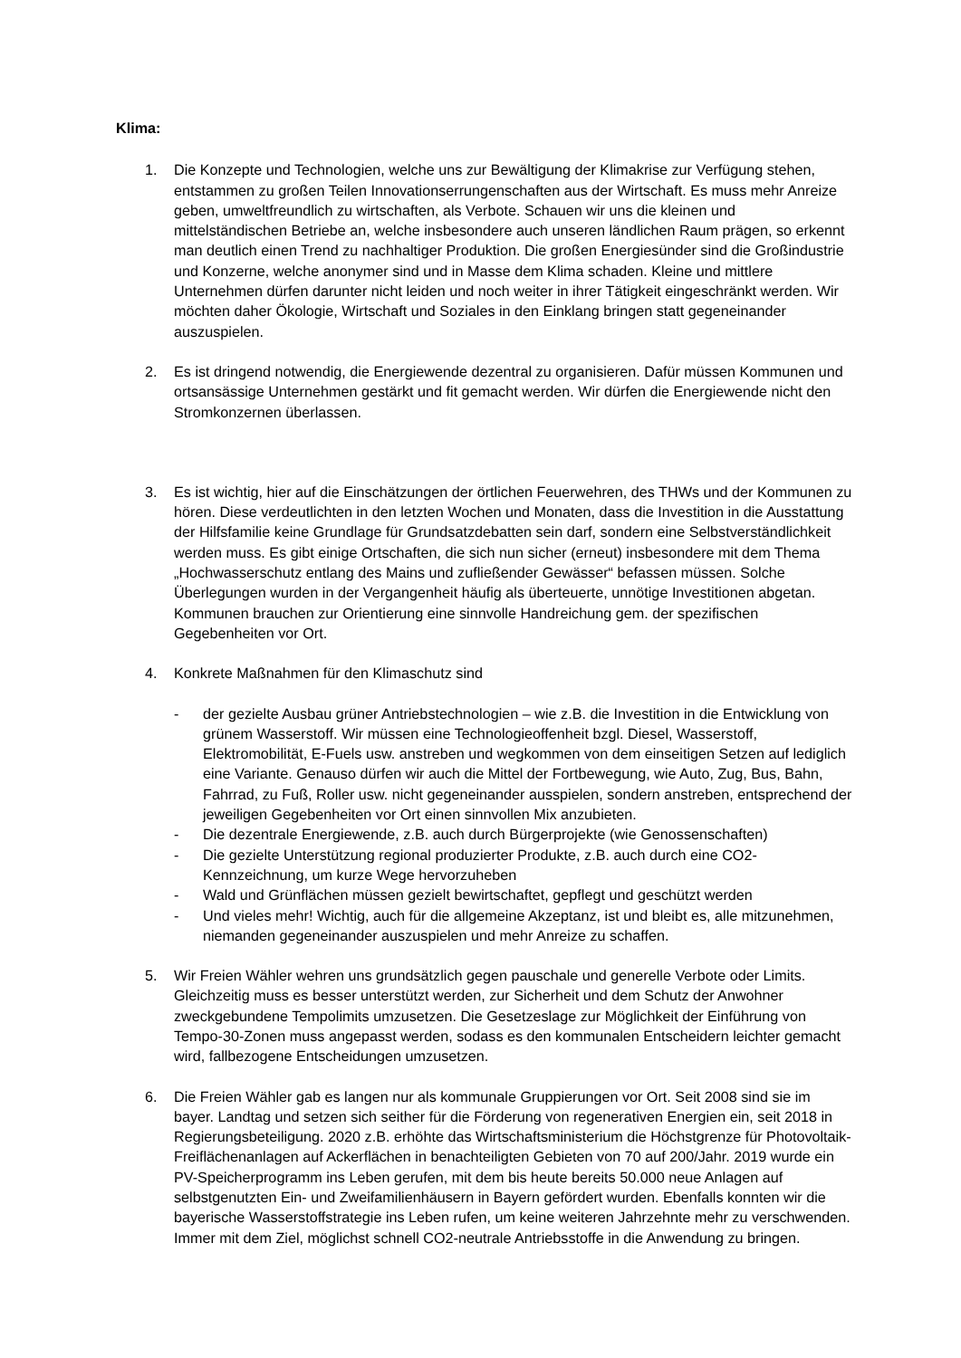Klima:
1. Die Konzepte und Technologien, welche uns zur Bewältigung der Klimakrise zur Verfügung stehen, entstammen zu großen Teilen Innovationserrungenschaften aus der Wirtschaft. Es muss mehr Anreize geben, umweltfreundlich zu wirtschaften, als Verbote. Schauen wir uns die kleinen und mittelständischen Betriebe an, welche insbesondere auch unseren ländlichen Raum prägen, so erkennt man deutlich einen Trend zu nachhaltiger Produktion. Die großen Energiesünder sind die Großindustrie und Konzerne, welche anonymer sind und in Masse dem Klima schaden. Kleine und mittlere Unternehmen dürfen darunter nicht leiden und noch weiter in ihrer Tätigkeit eingeschränkt werden. Wir möchten daher Ökologie, Wirtschaft und Soziales in den Einklang bringen statt gegeneinander auszuspielen.
2. Es ist dringend notwendig, die Energiewende dezentral zu organisieren. Dafür müssen Kommunen und ortsansässige Unternehmen gestärkt und fit gemacht werden. Wir dürfen die Energiewende nicht den Stromkonzernen überlassen.
3. Es ist wichtig, hier auf die Einschätzungen der örtlichen Feuerwehren, des THWs und der Kommunen zu hören. Diese verdeutlichten in den letzten Wochen und Monaten, dass die Investition in die Ausstattung der Hilfsfamilie keine Grundlage für Grundsatzdebatten sein darf, sondern eine Selbstverständlichkeit werden muss. Es gibt einige Ortschaften, die sich nun sicher (erneut) insbesondere mit dem Thema „Hochwasserschutz entlang des Mains und zufließender Gewässer“ befassen müssen. Solche Überlegungen wurden in der Vergangenheit häufig als überteuerte, unnötige Investitionen abgetan. Kommunen brauchen zur Orientierung eine sinnvolle Handreichung gem. der spezifischen Gegebenheiten vor Ort.
4. Konkrete Maßnahmen für den Klimaschutz sind
- der gezielte Ausbau grüner Antriebstechnologien – wie z.B. die Investition in die Entwicklung von grünem Wasserstoff. Wir müssen eine Technologieoffenheit bzgl. Diesel, Wasserstoff, Elektromobilität, E-Fuels usw. anstreben und wegkommen von dem einseitigen Setzen auf lediglich eine Variante. Genauso dürfen wir auch die Mittel der Fortbewegung, wie Auto, Zug, Bus, Bahn, Fahrrad, zu Fuß, Roller usw. nicht gegeneinander ausspielen, sondern anstreben, entsprechend der jeweiligen Gegebenheiten vor Ort einen sinnvollen Mix anzubieten.
- Die dezentrale Energiewende, z.B. auch durch Bürgerprojekte (wie Genossenschaften)
- Die gezielte Unterstützung regional produzierter Produkte, z.B. auch durch eine CO2-Kennzeichnung, um kurze Wege hervorzuheben
- Wald und Grünflächen müssen gezielt bewirtschaftet, gepflegt und geschützt werden
- Und vieles mehr! Wichtig, auch für die allgemeine Akzeptanz, ist und bleibt es, alle mitzunehmen, niemanden gegeneinander auszuspielen und mehr Anreize zu schaffen.
5. Wir Freien Wähler wehren uns grundsätzlich gegen pauschale und generelle Verbote oder Limits. Gleichzeitig muss es besser unterstützt werden, zur Sicherheit und dem Schutz der Anwohner zweckgebundene Tempolimits umzusetzen. Die Gesetzeslage zur Möglichkeit der Einführung von Tempo-30-Zonen muss angepasst werden, sodass es den kommunalen Entscheidern leichter gemacht wird, fallbezogene Entscheidungen umzusetzen.
6. Die Freien Wähler gab es langen nur als kommunale Gruppierungen vor Ort. Seit 2008 sind sie im bayer. Landtag und setzen sich seither für die Förderung von regenerativen Energien ein, seit 2018 in Regierungsbeteiligung. 2020 z.B. erhöhte das Wirtschaftsministerium die Höchstgrenze für Photovoltaik-Freiflächenanlagen auf Ackerflächen in benachteiligten Gebieten von 70 auf 200/Jahr. 2019 wurde ein PV-Speicherprogramm ins Leben gerufen, mit dem bis heute bereits 50.000 neue Anlagen auf selbstgenutzten Ein- und Zweifamilienhäusern in Bayern gefördert wurden. Ebenfalls konnten wir die bayerische Wasserstoffstrategie ins Leben rufen, um keine weiteren Jahrzehnte mehr zu verschwenden. Immer mit dem Ziel, möglichst schnell CO2-neutrale Antriebsstoffe in die Anwendung zu bringen.